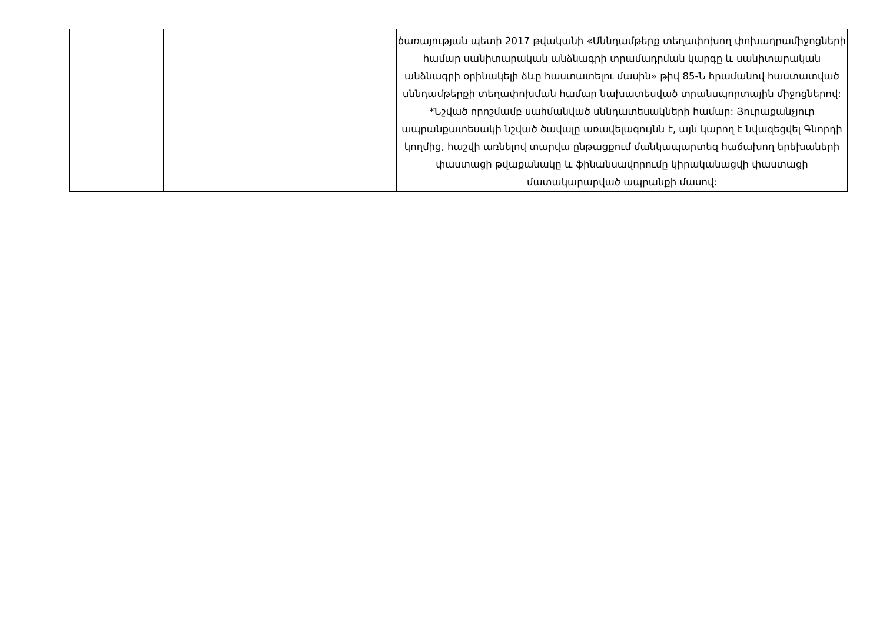| | | | ծառայության պետի 2017 թվականի «Սննդամթերք տեղափոխող փոխադրամիջոցների համար սանիտարական անձնագրի տրամադրման կարգը և սանիտարական անձնագրի օրինակելի ձևը հաստատելու մասին» թիվ 85-Ն հրամանով հաստատված սննդամթերքի տեղափոխման համար նախատեսված տրանսպորտային միջոցներով: *Նշված որոշմամբ սահմանված սննդատեսակների համար: Յուրաքանչյուր ապրանքատեսակի նշված ծավալը առավելագույնն է, այն կարող է նվազեցվել Գնորդի կողմից, հաշվի առնելով տարվա ընթացքում մանկապարտեզ հաճախող երեխաների փաստացի թվաքանակը և ֆինանսավորումը կիրականացվի փաստացի մատակարարված ապրանքի մասով: |